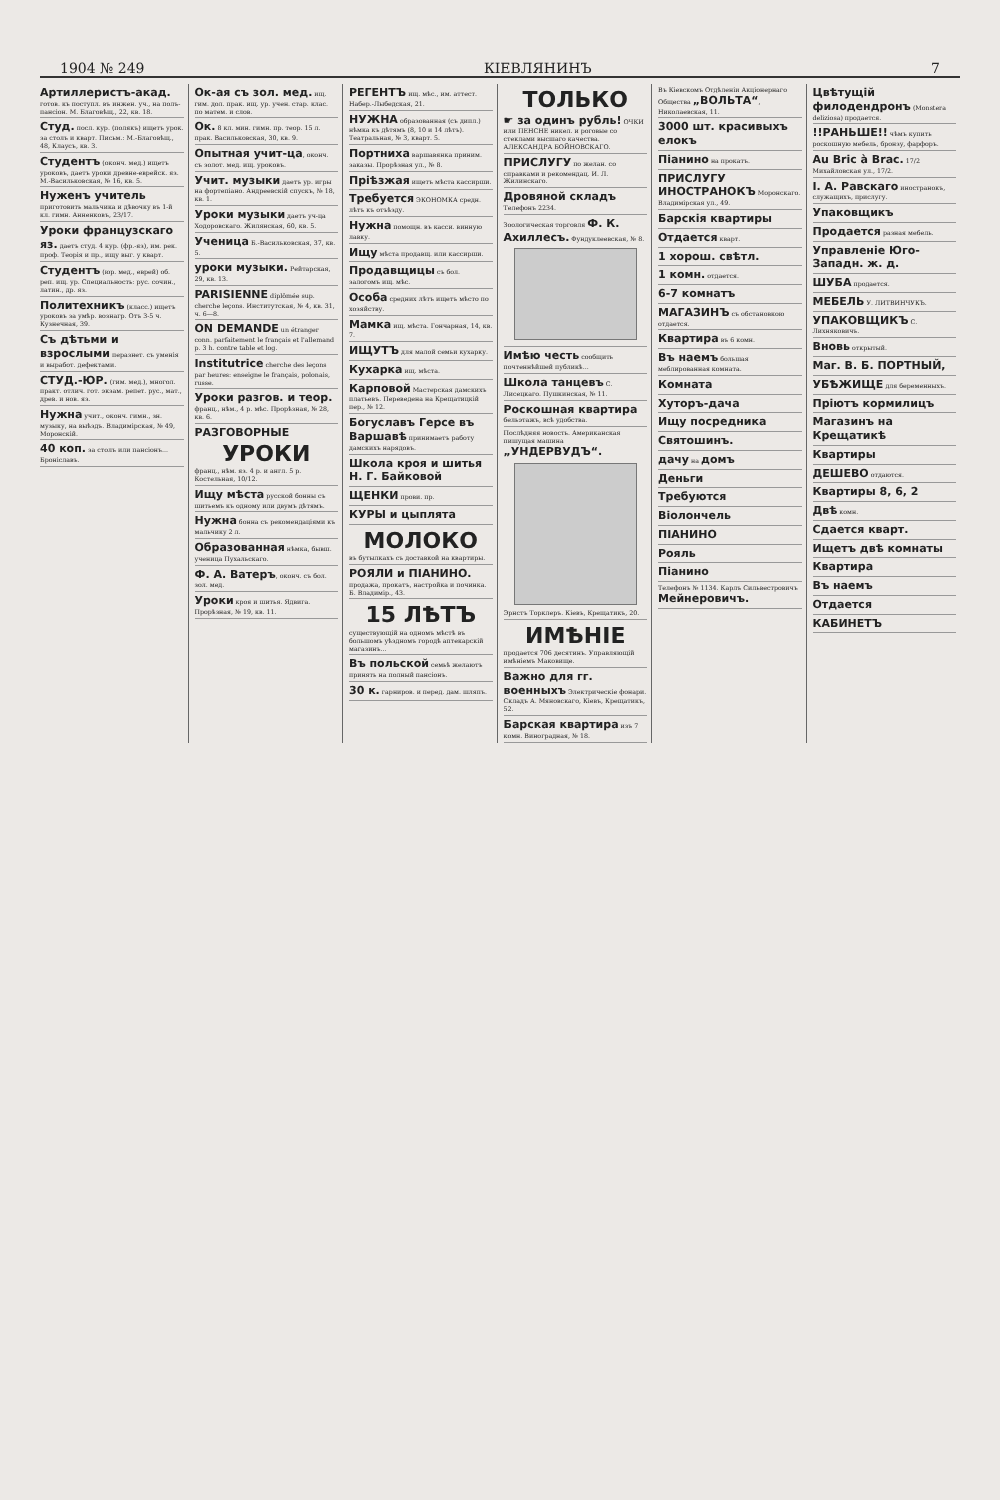1904 № 249 КІЕВЛЯНИНЪ 7
Артиллеристъ-акад. готов. къ поступл. въ инжен. уч., на полъ-пансіон. М. Благовѣщ., 22, кв. 18.
Студ. посл. кур. (полякъ) ищетъ урок. за столъ и кварт. Письм.: М.-Благовѣщ., 48, Клаусъ, кв. 3.
Студентъ (оконч. мед.) ищетъ уроковъ, даетъ уроки древне-еврейск. яз. М.-Васильковская, № 16, кв. 5.
Нуженъ учитель приготовить мальчика и дѣвочку въ 1-й кл. гимн. Анненковъ, 23/17.
Уроки французскаго яз. даетъ студ. 4 кур. (фр.-яз), им. рек. проф. Теорія и пр., ищу выг. у кварт.
Студентъ (юр. мед., еврей) об. реп. ищ. ур. Специальность: рус. сочин., латин., др. яз.
Политехникъ (класс.) ищетъ уроковъ за умѣр. вознагр. Отъ 3-5 ч. Кузнечная, 39.
Съ дѣтьми и взрослыми перазнет. съ уменія и выработ. дефектами.
СТУД.-ЮР. (гим. мед.), многол. практ. отлич. гот. экзам. репет. рус., мат., древ. и нов. яз.
Нужна учит., оконч. гимн., зн. музыку, на выѣздъ. Владимірская, № 49, Моронскій.
40 коп. за столъ или пансіонъ... Броніславъ.
Ок-ая съ зол. мед. ищ. гим. дол. прак. ищ. ур. учен. стар. клас. по матем. и слов.
Ок. 8 кл. мин. гимн. пр. теор. 15 л. прак. Васильковская, 30, кв. 9.
Опытная учит-ца, оконч. съ золот. мед. ищ. уроковъ.
Учит. музыки даетъ ур. игры на фортепіано. Андреевскій спускъ, № 18, кв. 1.
Уроки музыки даетъ уч-ца Ходоровскаго. Жилянская, 60, кв. 5.
Ученица Б.-Васильковская, 37, кв. 5.
уроки музыки. Рейтарская, 29, кв. 13.
PARISIENNE diplômée sup. cherche leçons. Институтская, № 4, кв. 31, ч. 6—8.
ON DEMANDE un étranger conn. parfaitement le français et l'allemand p. 3 h. contre table et log.
Institutrice cherche des leçons par heures: enseigne le français, polonais, russe.
Уроки разгов. и теор. франц., нѣм., 4 р. мѣс. Прорѣзная, № 28, кв. 6.
РАЗГОВОРНЫЕ
УРОКИ
франц., нѣм. яз. 4 р. и англ. 5 р. Костельная, 10/12.
Ищу мѣста русской бонны съ шитьемъ къ одному или двумъ дѣтямъ.
Нужна бонна съ рекомендаціями къ мальчику 2 л.
Образованная нѣмка, бывш. ученица Пухальскаго.
Ф. А. Ватеръ, оконч. съ бол. зол. мед.
Уроки кроя и шитья. Ядвига. Прорѣзная, № 19, кв. 11.
РЕГЕНТЪ ищ. мѣс., им. аттест. Набер.-Лыбедская, 21.
НУЖНА образованная (съ дипл.) нѣмка къ дѣтямъ (8, 10 и 14 лѣтъ). Театральная, № 3, кварт. 5.
Портниха варшавянка приним. заказы. Прорѣзная ул., № 8.
Пріѣзжая ищетъ мѣста кассирши.
Требуется ЭКОНОМКА средн. лѣтъ къ отъѣзду.
Нужна помощн. въ касси. винную лавку.
Ищу мѣста продавщ. или кассирши.
Продавщицы съ бол. залогомъ ищ. мѣс.
Особа средних лѣтъ ищетъ мѣсто по хозяйству.
Мамка ищ. мѣста. Гончарная, 14, кв. 7.
ИЩУТЪ для малой семьи кухарку.
Кухарка ищ. мѣста.
Карповой Мастерская дамскихъ платьевъ. Переведена на Крещатицкій пер., № 12.
Богуславъ Герсе въ Варшавѣ принимаетъ работу дамскихъ нарядовъ.
Школа кроя и шитья Н. Г. Байковой
ЩЕНКИ прови. пр.
КУРЫ и цыплята
МОЛОКО
въ бутылкахъ съ доставкой на квартиры.
РОЯЛИ и ПІАНИНО. продажа, прокатъ, настройка и починка. Б. Владимір., 43.
15 ЛѢТЪ
существующій на одномъ мѣстѣ въ большомъ уѣздномъ городѣ аптекарскій магазинъ...
Въ польской семьѣ желаютъ принять на полный пансіонъ.
30 к. гарниров. и перед. дам. шляпъ.
ТОЛЬКО
☛ за одинъ рубль! ОЧКИ или ПЕНСНЕ никел. и роговые со стеклами высшаго качества. АЛЕКСАНДРА БОЙНОВСКАГО.
ПРИСЛУГУ по желан. со справками и рекомендац. И. Л. Жилинскаго.
Дровяной складъ Телефонъ 2234.
Зоологическая торговля Ф. К. Ахиллесъ. Фундуклеевская, № 8.
Имѣю честь сообщить почтеннѣйшей публикѣ...
Школа танцевъ С. Лисецкаго. Пушкинская, № 11.
Роскошная квартира бельэтажъ, всѣ удобства.
Послѣдняя новость. Американская пишущая машина „УНДЕРВУДЪ“.
Эрнстъ Торклеръ. Кіевъ, Крещатикъ, 20.
ИМѢНІЕ
продается 706 десятинъ. Управляющій имѣніемъ Маковище.
Важно для гг. военныхъ Электрическіе фонари. Складъ А. Мяновскаго, Кіевъ, Крещатикъ, 52.
Барская квартира изъ 7 комн. Виноградная, № 18.
Въ Кіевскомъ Отдѣленіи Акціонернаго Общества „ВОЛЬТА“, Николаевская, 11.
3000 шт. красивыхъ елокъ
Піанино на прокатъ.
ПРИСЛУГУ ИНОСТРАНОКЪ Моронскаго. Владимірская ул., 49.
Барскія квартиры
Отдается кварт.
1 хорош. свѣтл.
1 комн. отдается.
6-7 комнатъ
МАГАЗИНЪ съ обстановкою отдается.
Квартира въ 6 комн.
Въ наемъ большая меблированная комната.
Комната
Хуторъ-дача
Ищу посредника
Святошинъ.
дачу на домъ
Деньги
Требуются
Віолончель
ПІАНИНО
Рояль
Піанино
Телефонъ № 1134. Карлъ Сильвестровичъ Мейнеровичъ.
Цвѣтущій филодендронъ (Monstera deliziosa) продается.
!!РАНЬШЕ!! чѣмъ купить роскошную мебель, бронзу, фарфоръ.
Au Bric à Brac. 17/2 Михайловская ул., 17/2.
I. А. Равскаго иностранокъ, служащихъ, прислугу.
Упаковщикъ
Продается разная мебель.
Управленіе Юго-Западн. ж. д.
ШУБА продается.
МЕБЕЛЬ У. ЛИТВИНЧУКЪ.
УПАКОВЩИКЪ С. Лихняковичъ.
Вновь открытый.
Маг. В. Б. ПОРТНЫЙ,
УБѢЖИЩЕ для беременныхъ.
Пріютъ кормилицъ
Магазинъ на Крещатикѣ
Квартиры
ДЕШЕВО отдаются.
Квартиры 8, 6, 2
Двѣ комн.
Сдается кварт.
Ищетъ двѣ комнаты
Квартира
Въ наемъ
Отдается
КАБИНЕТЪ